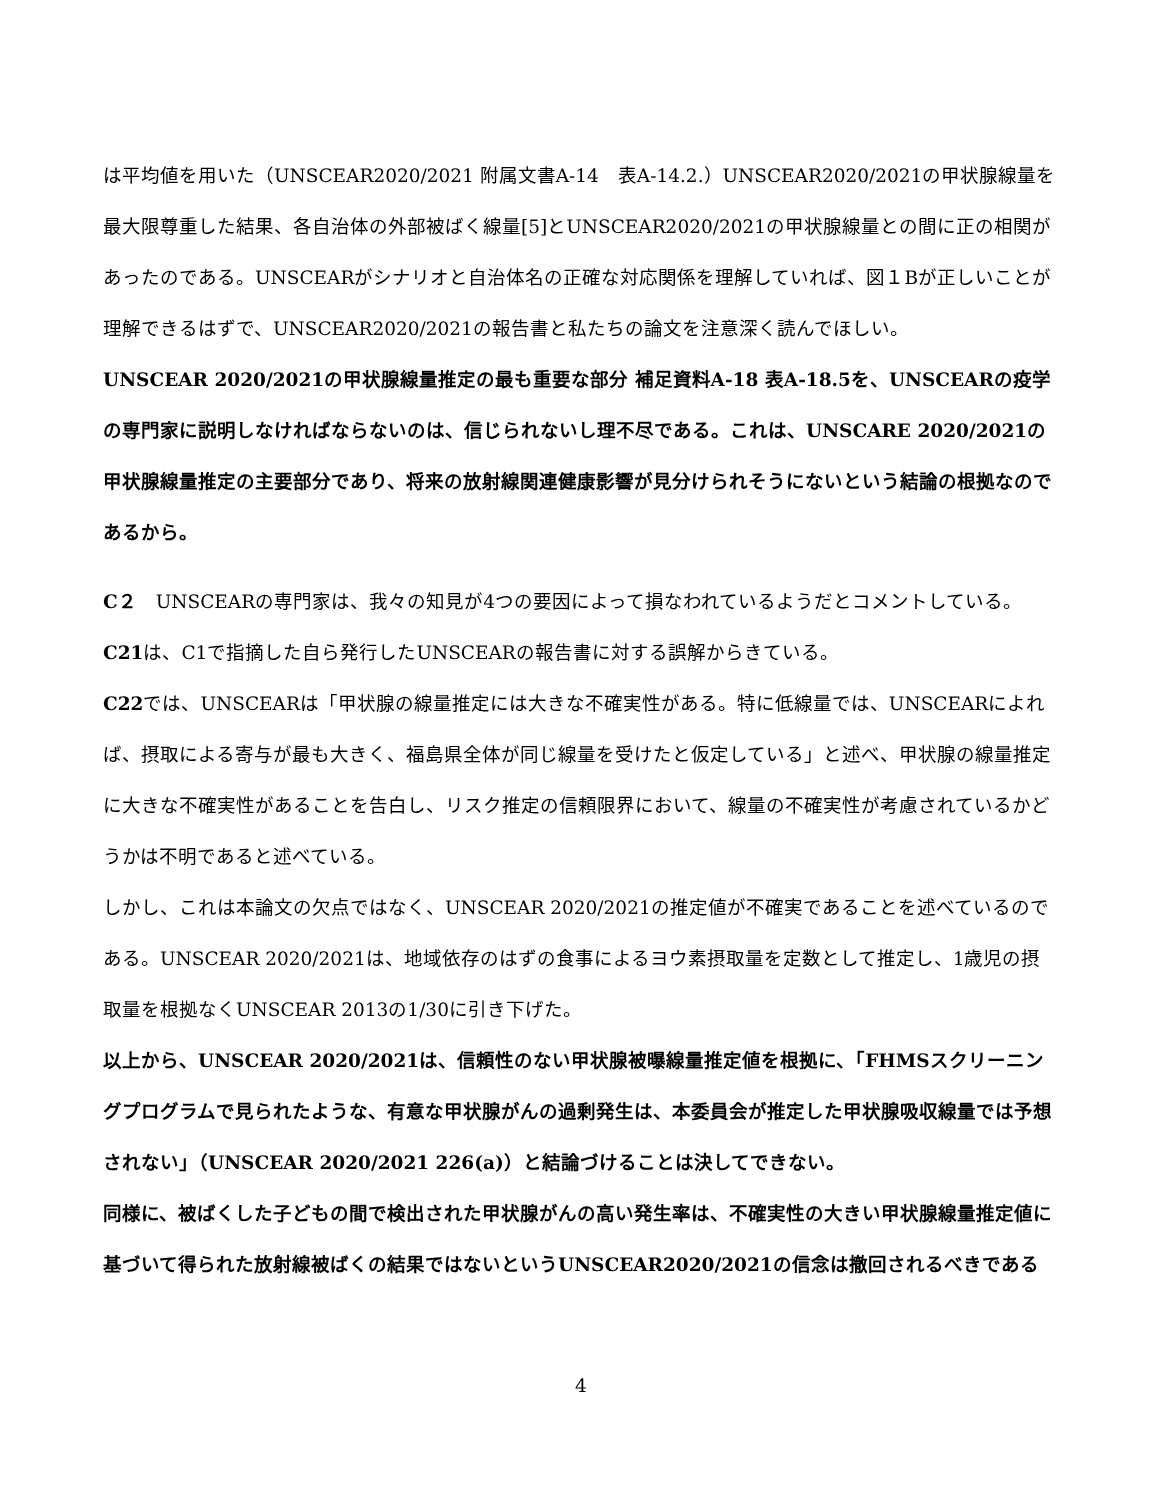は平均値を用いた（UNSCEAR2020/2021 附属文書A-14　表A-14.2.）UNSCEAR2020/2021の甲状腺線量を最大限尊重した結果、各自治体の外部被ばく線量[5]とUNSCEAR2020/2021の甲状腺線量との間に正の相関があったのである。UNSCEARがシナリオと自治体名の正確な対応関係を理解していれば、図１Bが正しいことが理解できるはずで、UNSCEAR2020/2021の報告書と私たちの論文を注意深く読んでほしい。
UNSCEAR 2020/2021の甲状腺線量推定の最も重要な部分 補足資料A-18 表A-18.5を、UNSCEARの疫学の専門家に説明しなければならないのは、信じられないし理不尽である。これは、UNSCARE 2020/2021の甲状腺線量推定の主要部分であり、将来の放射線関連健康影響が見分けられそうにないという結論の根拠なのであるから。
C２　UNSCEARの専門家は、我々の知見が4つの要因によって損なわれているようだとコメントしている。
C21は、C1で指摘した自ら発行したUNSCEARの報告書に対する誤解からきている。
C22では、UNSCEARは「甲状腺の線量推定には大きな不確実性がある。特に低線量では、UNSCEARによれば、摂取による寄与が最も大きく、福島県全体が同じ線量を受けたと仮定している」と述べ、甲状腺の線量推定に大きな不確実性があることを告白し、リスク推定の信頼限界において、線量の不確実性が考慮されているかどうかは不明であると述べている。
しかし、これは本論文の欠点ではなく、UNSCEAR 2020/2021の推定値が不確実であることを述べているのである。UNSCEAR 2020/2021は、地域依存のはずの食事によるヨウ素摂取量を定数として推定し、1歳児の摂取量を根拠なくUNSCEAR 2013の1/30に引き下げた。
以上から、UNSCEAR 2020/2021は、信頼性のない甲状腺被曝線量推定値を根拠に、「FHMSスクリーニングプログラムで見られたような、有意な甲状腺がんの過剰発生は、本委員会が推定した甲状腺吸収線量では予想されない」（UNSCEAR 2020/2021 226(a)）と結論づけることは決してできない。
同様に、被ばくした子どもの間で検出された甲状腺がんの高い発生率は、不確実性の大きい甲状腺線量推定値に基づいて得られた放射線被ばくの結果ではないというUNSCEAR2020/2021の信念は撤回されるべきである
4